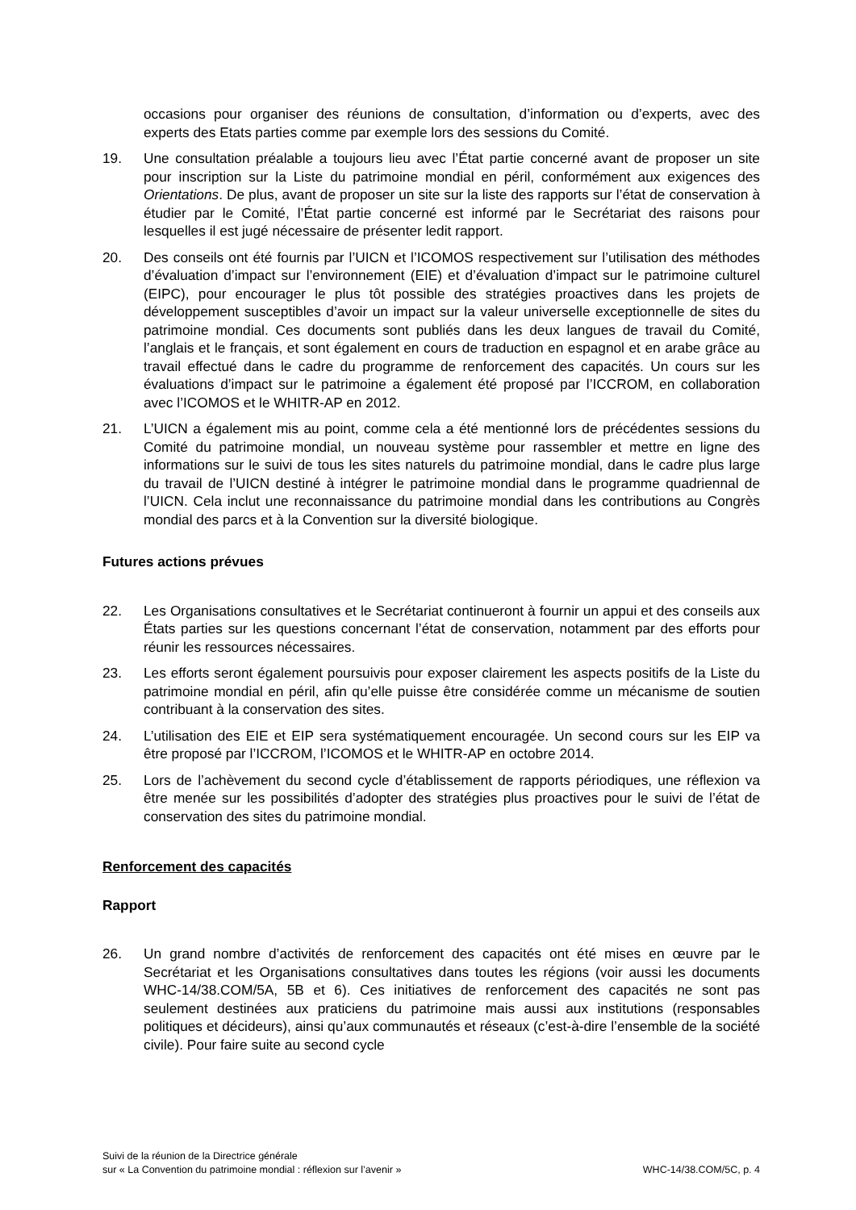occasions pour organiser des réunions de consultation, d’information ou d’experts, avec des experts des Etats parties comme par exemple lors des sessions du Comité.
19. Une consultation préalable a toujours lieu avec l’État partie concerné avant de proposer un site pour inscription sur la Liste du patrimoine mondial en péril, conformément aux exigences des Orientations. De plus, avant de proposer un site sur la liste des rapports sur l’état de conservation à étudier par le Comité, l’État partie concerné est informé par le Secrétariat des raisons pour lesquelles il est jugé nécessaire de présenter ledit rapport.
20. Des conseils ont été fournis par l’UICN et l’ICOMOS respectivement sur l’utilisation des méthodes d’évaluation d’impact sur l’environnement (EIE) et d’évaluation d’impact sur le patrimoine culturel (EIPC), pour encourager le plus tôt possible des stratégies proactives dans les projets de développement susceptibles d’avoir un impact sur la valeur universelle exceptionnelle de sites du patrimoine mondial. Ces documents sont publiés dans les deux langues de travail du Comité, l’anglais et le français, et sont également en cours de traduction en espagnol et en arabe grâce au travail effectué dans le cadre du programme de renforcement des capacités. Un cours sur les évaluations d’impact sur le patrimoine a également été proposé par l’ICCROM, en collaboration avec l’ICOMOS et le WHITR-AP en 2012.
21. L’UICN a également mis au point, comme cela a été mentionné lors de précédentes sessions du Comité du patrimoine mondial, un nouveau système pour rassembler et mettre en ligne des informations sur le suivi de tous les sites naturels du patrimoine mondial, dans le cadre plus large du travail de l’UICN destiné à intégrer le patrimoine mondial dans le programme quadriennal de l’UICN. Cela inclut une reconnaissance du patrimoine mondial dans les contributions au Congrès mondial des parcs et à la Convention sur la diversité biologique.
Futures actions prévues
22. Les Organisations consultatives et le Secrétariat continueront à fournir un appui et des conseils aux États parties sur les questions concernant l’état de conservation, notamment par des efforts pour réunir les ressources nécessaires.
23. Les efforts seront également poursuivis pour exposer clairement les aspects positifs de la Liste du patrimoine mondial en péril, afin qu’elle puisse être considérée comme un mécanisme de soutien contribuant à la conservation des sites.
24. L’utilisation des EIE et EIP sera systématiquement encouragée. Un second cours sur les EIP va être proposé par l’ICCROM, l’ICOMOS et le WHITR-AP en octobre 2014.
25. Lors de l’achèvement du second cycle d’établissement de rapports périodiques, une réflexion va être menée sur les possibilités d’adopter des stratégies plus proactives pour le suivi de l’état de conservation des sites du patrimoine mondial.
Renforcement des capacités
Rapport
26. Un grand nombre d’activités de renforcement des capacités ont été mises en œuvre par le Secrétariat et les Organisations consultatives dans toutes les régions (voir aussi les documents WHC-14/38.COM/5A, 5B et 6). Ces initiatives de renforcement des capacités ne sont pas seulement destinées aux praticiens du patrimoine mais aussi aux institutions (responsables politiques et décideurs), ainsi qu’aux communautés et réseaux (c’est-à-dire l’ensemble de la société civile). Pour faire suite au second cycle
Suivi de la réunion de la Directrice générale
sur « La Convention du patrimoine mondial : réflexion sur l’avenir »
WHC-14/38.COM/5C, p. 4